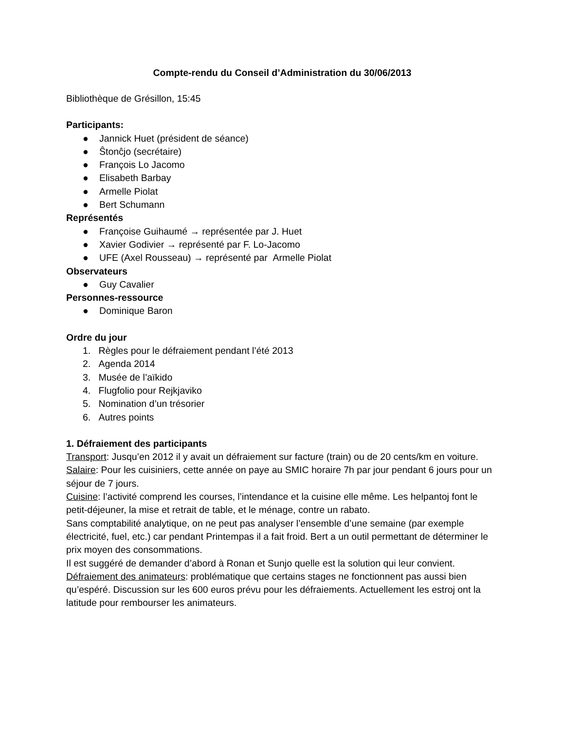Compte-rendu du Conseil d’Administration du 30/06/2013
Bibliothèque de Grésillon, 15:45
Participants:
● Jannick Huet (président de séance)
● Ŝtonĉjo (secrétaire)
● François Lo Jacomo
● Elisabeth Barbay
● Armelle Piolat
● Bert Schumann
Représentés
● Françoise Guihaumé → représentée par J. Huet
● Xavier Godivier → représenté par F. Lo-Jacomo
● UFE (Axel Rousseau) → représenté par Armelle Piolat
Observateurs
● Guy Cavalier
Personnes-ressource
● Dominique Baron
Ordre du jour
1. Règles pour le défraiement pendant l’été 2013
2. Agenda 2014
3. Musée de l’aïkido
4. Flugfolio pour Rejkjaviko
5. Nomination d’un trésorier
6. Autres points
1. Défraiement des participants
Transport: Jusqu’en 2012 il y avait un défraiement sur facture (train) ou de 20 cents/km en voiture.
Salaire: Pour les cuisiniers, cette année on paye au SMIC horaire 7h par jour pendant 6 jours pour un séjour de 7 jours.
Cuisine: l’activité comprend les courses, l’intendance et la cuisine elle même. Les helpantoj font le petit-déjeuner, la mise et retrait de table, et le ménage, contre un rabato.
Sans comptabilité analytique, on ne peut pas analyser l’ensemble d’une semaine (par exemple électricité, fuel, etc.) car pendant Printempas il a fait froid. Bert a un outil permettant de déterminer le prix moyen des consommations.
Il est suggéré de demander d’abord à Ronan et Sunjo quelle est la solution qui leur convient.
Défraiement des animateurs: problématique que certains stages ne fonctionnent pas aussi bien qu’espéré. Discussion sur les 600 euros prévu pour les défraiements. Actuellement les estroj ont la latitude pour rembourser les animateurs.